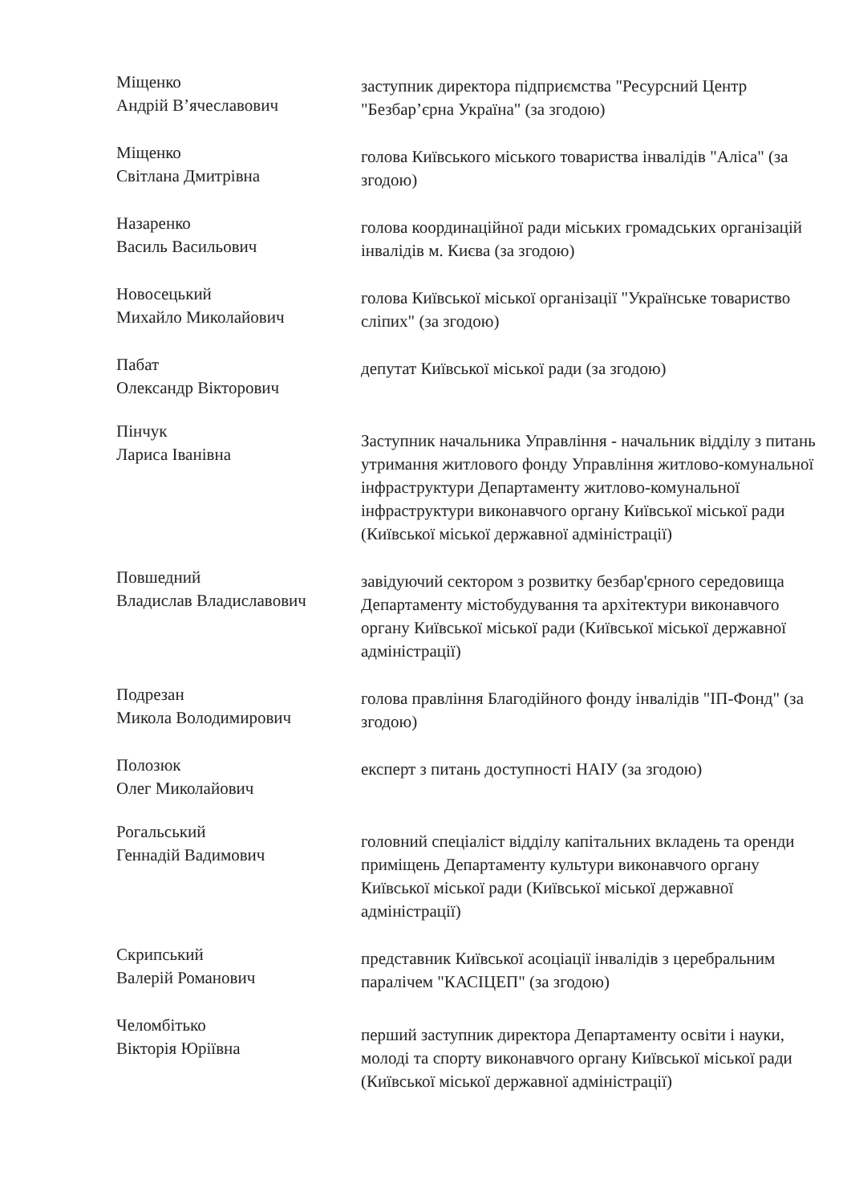Міщенко
Андрій В’ячеславович
заступник директора підприємства "Ресурсний Центр "Безбар’єрна Україна" (за згодою)
Міщенко
Світлана Дмитрівна
голова Київського міського товариства інвалідів "Аліса" (за згодою)
Назаренко
Василь Васильович
голова координаційної ради міських громадських організацій інвалідів м. Києва (за згодою)
Новосецький
Михайло Миколайович
голова Київської міської організації "Українське товариство сліпих" (за згодою)
Пабат
Олександр Вікторович
депутат Київської міської ради (за згодою)
Пінчук
Лариса Іванівна
Заступник начальника Управління - начальник відділу з питань утримання житлового фонду Управління житлово-комунальної інфраструктури Департаменту житлово-комунальної інфраструктури виконавчого органу Київської міської ради (Київської міської державної адміністрації)
Повшедний
Владислав Владиславович
завідуючий сектором з розвитку безбар'єрного середовища Департаменту містобудування та архітектури виконавчого органу Київської міської ради (Київської міської державної адміністрації)
Подрезан
Микола Володимирович
голова правління Благодійного фонду інвалідів "ІП-Фонд" (за згодою)
Полозюк
Олег Миколайович
експерт з питань доступності НАІУ (за згодою)
Рогальський
Геннадій Вадимович
головний спеціаліст відділу капітальних вкладень та оренди приміщень Департаменту культури виконавчого органу Київської міської ради (Київської міської державної адміністрації)
Скрипський
Валерій Романович
представник Київської асоціації інвалідів з церебральним паралічем "КАСІЦЕП" (за згодою)
Челомбітько
Вікторія Юріївна
перший заступник директора Департаменту освіти і науки, молоді та спорту виконавчого органу Київської міської ради (Київської міської державної адміністрації)